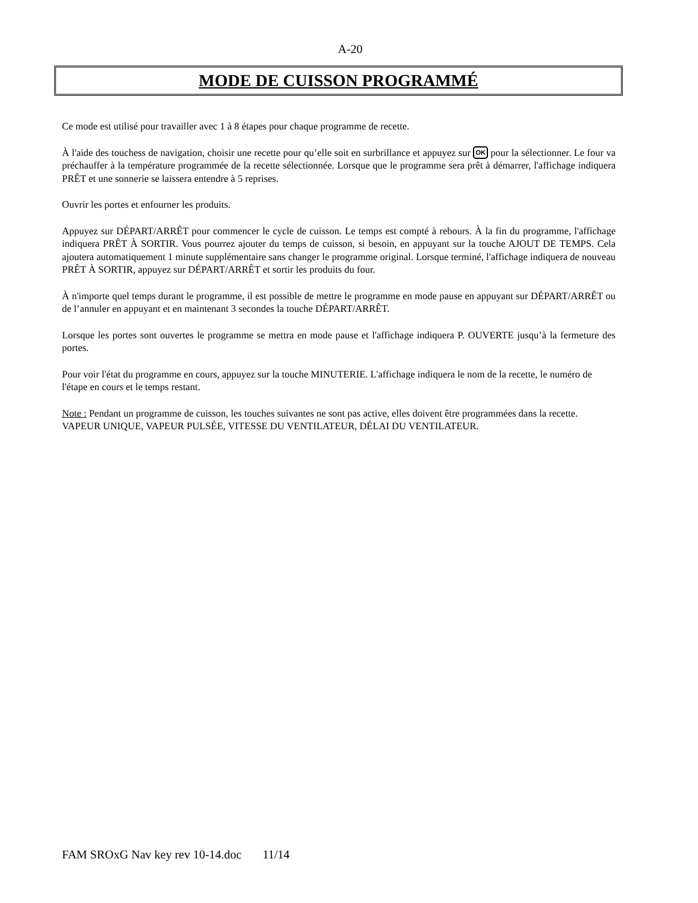A-20
MODE DE CUISSON PROGRAMMÉ
Ce mode est utilisé pour travailler avec 1 à 8 étapes pour chaque programme de recette.
À l'aide des touchess de navigation, choisir une recette pour qu’elle soit en surbrillance et appuyez sur OK pour la sélectionner. Le four va préchauffer à la température programmée de la recette sélectionnée. Lorsque que le programme sera prêt à démarrer, l'affichage indiquera PRÊT et une sonnerie se laissera entendre à 5 reprises.
Ouvrir les portes et enfourner les produits.
Appuyez sur DÉPART/ARRÊT pour commencer le cycle de cuisson. Le temps est compté à rebours. À la fin du programme, l'affichage indiquera PRÊT À SORTIR. Vous pourrez ajouter du temps de cuisson, si besoin, en appuyant sur la touche AJOUT DE TEMPS. Cela ajoutera automatiquement 1 minute supplémentaire sans changer le programme original. Lorsque terminé, l'affichage indiquera de nouveau PRÊT À SORTIR, appuyez sur DÉPART/ARRÊT et sortir les produits du four.
À n'importe quel temps durant le programme, il est possible de mettre le programme en mode pause en appuyant sur DÉPART/ARRÊT ou de l’annuler en appuyant et en maintenant 3 secondes la touche DÉPART/ARRÊT.
Lorsque les portes sont ouvertes le programme se mettra en mode pause et l'affichage indiquera P. OUVERTE jusqu’à la fermeture des portes.
Pour voir l'état du programme en cours, appuyez sur la touche MINUTERIE. L'affichage indiquera le nom de la recette, le numéro de l'étape en cours et le temps restant.
Note : Pendant un programme de cuisson, les touches suivantes ne sont pas active, elles doivent être programmées dans la recette. VAPEUR UNIQUE, VAPEUR PULSÉE, VITESSE DU VENTILATEUR, DÉLAI DU VENTILATEUR.
FAM SROxG Nav key rev 10-14.doc 11/14